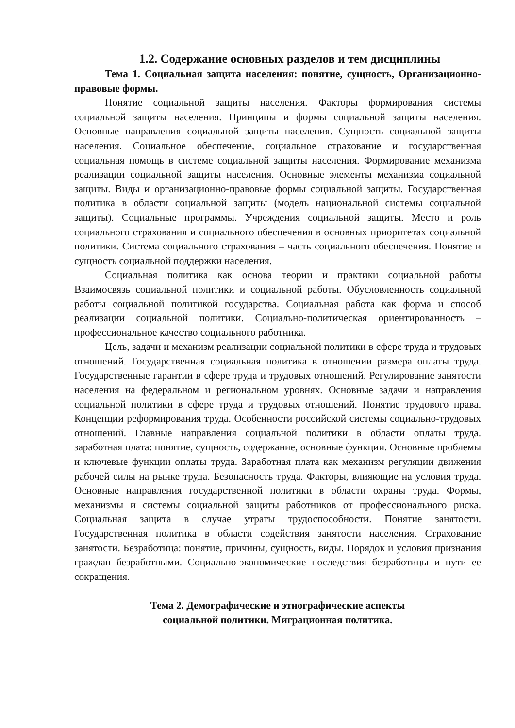1.2. Содержание основных разделов и тем дисциплины
Тема 1. Социальная защита населения: понятие, сущность, Организационно-правовые формы.
Понятие социальной защиты населения. Факторы формирования системы социальной защиты населения. Принципы и формы социальной защиты населения. Основные направления социальной защиты населения. Сущность социальной защиты населения. Социальное обеспечение, социальное страхование и государственная социальная помощь в системе социальной защиты населения. Формирование механизма реализации социальной защиты населения. Основные элементы механизма социальной защиты. Виды и организационно-правовые формы социальной защиты. Государственная политика в области социальной защиты (модель национальной системы социальной защиты). Социальные программы. Учреждения социальной защиты. Место и роль социального страхования и социального обеспечения в основных приоритетах социальной политики. Система социального страхования – часть социального обеспечения. Понятие и сущность социальной поддержки населения.
Социальная политика как основа теории и практики социальной работы Взаимосвязь социальной политики и социальной работы. Обусловленность социальной работы социальной политикой государства. Социальная работа как форма и способ реализации социальной политики. Социально-политическая ориентированность – профессиональное качество социального работника.
Цель, задачи и механизм реализации социальной политики в сфере труда и трудовых отношений. Государственная социальная политика в отношении размера оплаты труда. Государственные гарантии в сфере труда и трудовых отношений. Регулирование занятости населения на федеральном и региональном уровнях. Основные задачи и направления социальной политики в сфере труда и трудовых отношений. Понятие трудового права. Концепции реформирования труда. Особенности российской системы социально-трудовых отношений. Главные направления социальной политики в области оплаты труда. заработная плата: понятие, сущность, содержание, основные функции. Основные проблемы и ключевые функции оплаты труда. Заработная плата как механизм регуляции движения рабочей силы на рынке труда. Безопасность труда. Факторы, влияющие на условия труда. Основные направления государственной политики в области охраны труда. Формы, механизмы и системы социальной защиты работников от профессионального риска. Социальная защита в случае утраты трудоспособности. Понятие занятости. Государственная политика в области содействия занятости населения. Страхование занятости. Безработица: понятие, причины, сущность, виды. Порядок и условия признания граждан безработными. Социально-экономические последствия безработицы и пути ее сокращения.
Тема 2. Демографические и этнографические аспекты
социальной политики. Миграционная политика.